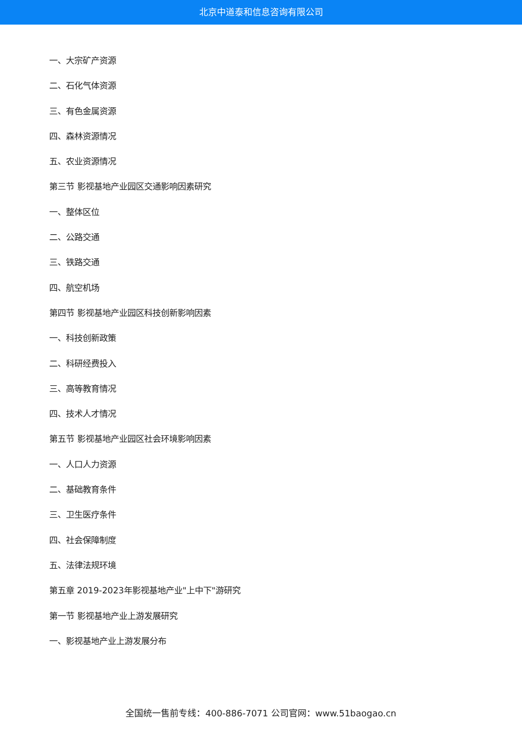北京中道泰和信息咨询有限公司
一、大宗矿产资源
二、石化气体资源
三、有色金属资源
四、森林资源情况
五、农业资源情况
第三节 影视基地产业园区交通影响因素研究
一、整体区位
二、公路交通
三、铁路交通
四、航空机场
第四节 影视基地产业园区科技创新影响因素
一、科技创新政策
二、科研经费投入
三、高等教育情况
四、技术人才情况
第五节 影视基地产业园区社会环境影响因素
一、人口人力资源
二、基础教育条件
三、卫生医疗条件
四、社会保障制度
五、法律法规环境
第五章 2019-2023年影视基地产业"上中下"游研究
第一节 影视基地产业上游发展研究
一、影视基地产业上游发展分布
全国统一售前专线：400-886-7071 公司官网：www.51baogao.cn